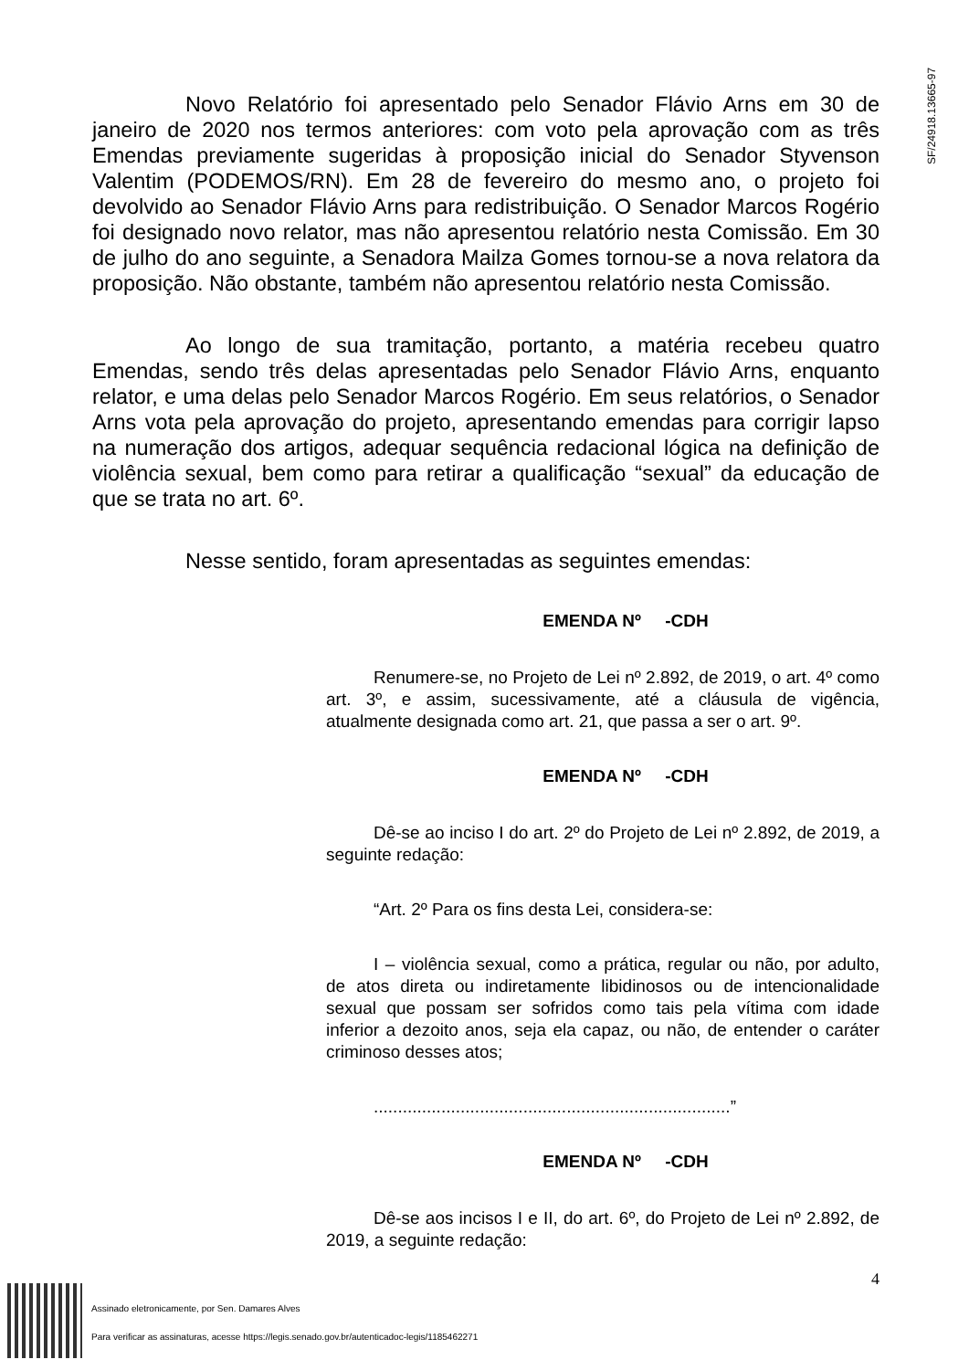SF/24918.13665-97
Novo Relatório foi apresentado pelo Senador Flávio Arns em 30 de janeiro de 2020 nos termos anteriores: com voto pela aprovação com as três Emendas previamente sugeridas à proposição inicial do Senador Styvenson Valentim (PODEMOS/RN). Em 28 de fevereiro do mesmo ano, o projeto foi devolvido ao Senador Flávio Arns para redistribuição. O Senador Marcos Rogério foi designado novo relator, mas não apresentou relatório nesta Comissão. Em 30 de julho do ano seguinte, a Senadora Mailza Gomes tornou-se a nova relatora da proposição. Não obstante, também não apresentou relatório nesta Comissão.
Ao longo de sua tramitação, portanto, a matéria recebeu quatro Emendas, sendo três delas apresentadas pelo Senador Flávio Arns, enquanto relator, e uma delas pelo Senador Marcos Rogério. Em seus relatórios, o Senador Arns vota pela aprovação do projeto, apresentando emendas para corrigir lapso na numeração dos artigos, adequar sequência redacional lógica na definição de violência sexual, bem como para retirar a qualificação “sexual” da educação de que se trata no art. 6º.
Nesse sentido, foram apresentadas as seguintes emendas:
EMENDA Nº -CDH
Renumere-se, no Projeto de Lei nº 2.892, de 2019, o art. 4º como art. 3º, e assim, sucessivamente, até a cláusula de vigência, atualmente designada como art. 21, que passa a ser o art. 9º.
EMENDA Nº -CDH
Dê-se ao inciso I do art. 2º do Projeto de Lei nº 2.892, de 2019, a seguinte redação:
“Art. 2º Para os fins desta Lei, considera-se:
I – violência sexual, como a prática, regular ou não, por adulto, de atos direta ou indiretamente libidinosos ou de intencionalidade sexual que possam ser sofridos como tais pela vítima com idade inferior a dezoito anos, seja ela capaz, ou não, de entender o caráter criminoso desses atos;
..........................................................................”
EMENDA Nº -CDH
Dê-se aos incisos I e II, do art. 6º, do Projeto de Lei nº 2.892, de 2019, a seguinte redação:
4
Assinado eletronicamente, por Sen. Damares Alves
Para verificar as assinaturas, acesse https://legis.senado.gov.br/autenticadoc-legis/1185462271